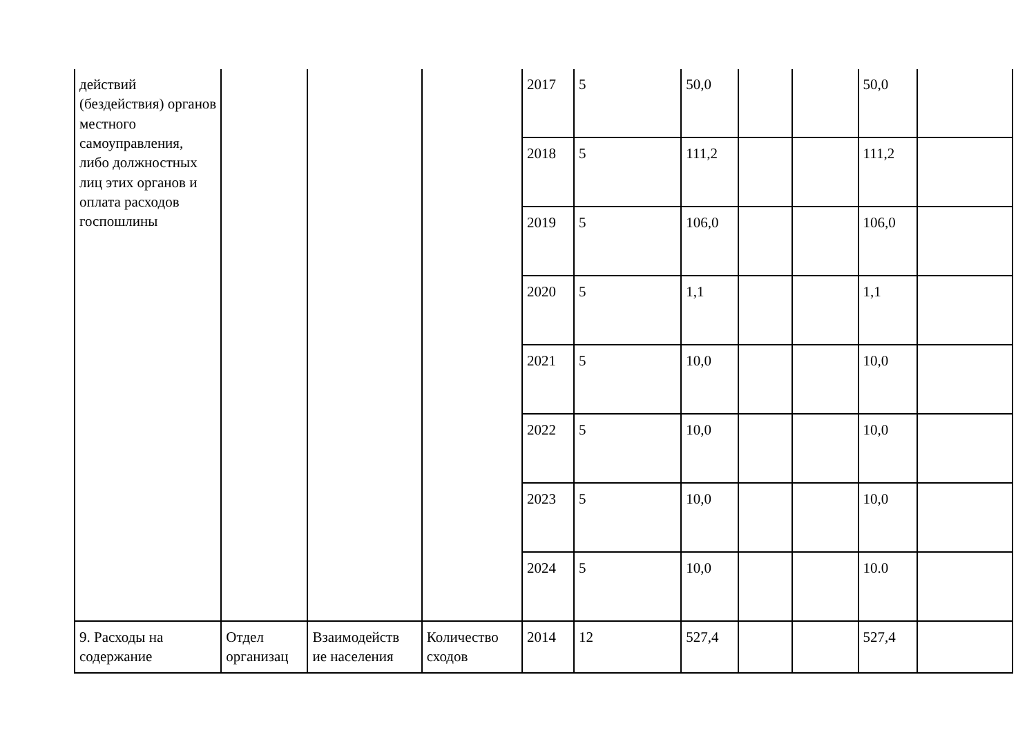| действий (бездействия) органов местного самоуправления, либо должностных лиц этих органов и оплата расходов госпошлины | | | | 2017 | 5 | 50,0 | | | 50,0 | |
| | | | | 2018 | 5 | 111,2 | | | 111,2 | |
| | | | | 2019 | 5 | 106,0 | | | 106,0 | |
| | | | | 2020 | 5 | 1,1 | | | 1,1 | |
| | | | | 2021 | 5 | 10,0 | | | 10,0 | |
| | | | | 2022 | 5 | 10,0 | | | 10,0 | |
| | | | | 2023 | 5 | 10,0 | | | 10,0 | |
| | | | | 2024 | 5 | 10,0 | | | 10.0 | |
| 9. Расходы на содержание | Отдел организац | Взаимодейств ие населения | Количество сходов | 2014 | 12 | 527,4 | | | 527,4 | |